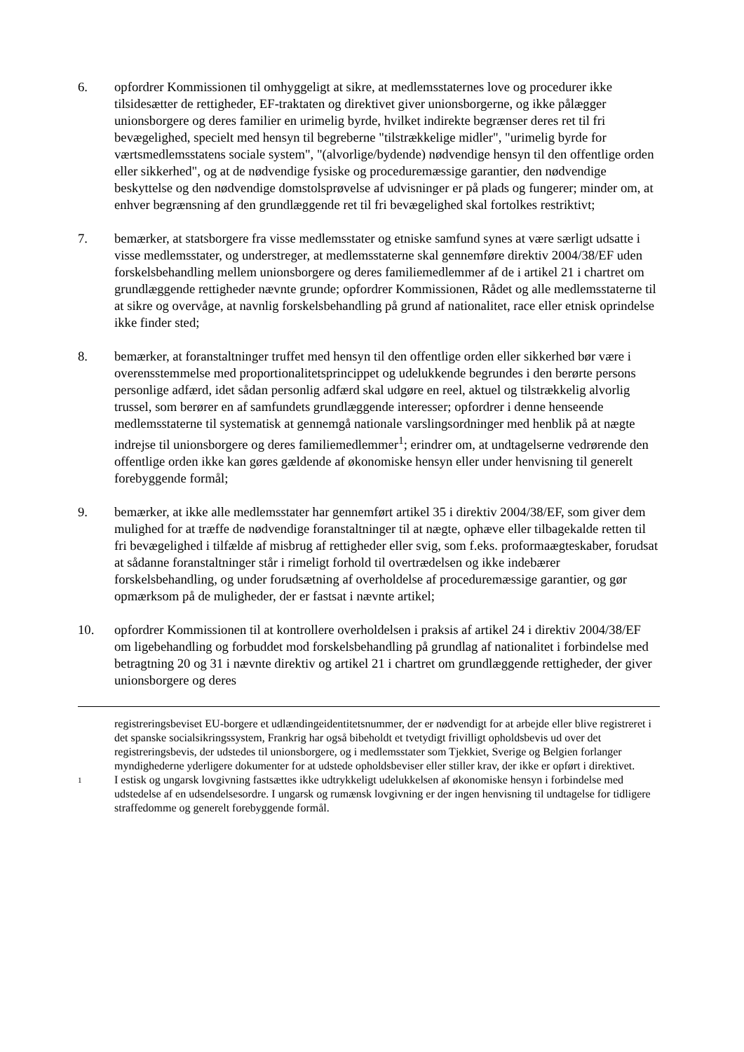6. opfordrer Kommissionen til omhyggeligt at sikre, at medlemsstaternes love og procedurer ikke tilsidesætter de rettigheder, EF-traktaten og direktivet giver unionsborgerne, og ikke pålægger unionsborgere og deres familier en urimelig byrde, hvilket indirekte begrænser deres ret til fri bevægelighed, specielt med hensyn til begreberne "tilstrækkelige midler", "urimelig byrde for værtsmedlemsstatens sociale system", "(alvorlige/bydende) nødvendige hensyn til den offentlige orden eller sikkerhed", og at de nødvendige fysiske og proceduremæssige garantier, den nødvendige beskyttelse og den nødvendige domstolsprøvelse af udvisninger er på plads og fungerer; minder om, at enhver begrænsning af den grundlæggende ret til fri bevægelighed skal fortolkes restriktivt;
7. bemærker, at statsborgere fra visse medlemsstater og etniske samfund synes at være særligt udsatte i visse medlemsstater, og understreger, at medlemsstaterne skal gennemføre direktiv 2004/38/EF uden forskelsbehandling mellem unionsborgere og deres familiemedlemmer af de i artikel 21 i chartret om grundlæggende rettigheder nævnte grunde; opfordrer Kommissionen, Rådet og alle medlemsstaterne til at sikre og overvåge, at navnlig forskelsbehandling på grund af nationalitet, race eller etnisk oprindelse ikke finder sted;
8. bemærker, at foranstaltninger truffet med hensyn til den offentlige orden eller sikkerhed bør være i overensstemmelse med proportionalitetsprincippet og udelukkende begrundes i den berørte persons personlige adfærd, idet sådan personlig adfærd skal udgøre en reel, aktuel og tilstrækkelig alvorlig trussel, som berører en af samfundets grundlæggende interesser; opfordrer i denne henseende medlemsstaterne til systematisk at gennemgå nationale varslingsordninger med henblik på at nægte indrejse til unionsborgere og deres familiemedlemmer<sup>1</sup>; erindrer om, at undtagelserne vedrørende den offentlige orden ikke kan gøres gældende af økonomiske hensyn eller under henvisning til generelt forebyggende formål;
9. bemærker, at ikke alle medlemsstater har gennemført artikel 35 i direktiv 2004/38/EF, som giver dem mulighed for at træffe de nødvendige foranstaltninger til at nægte, ophæve eller tilbagekalde retten til fri bevægelighed i tilfælde af misbrug af rettigheder eller svig, som f.eks. proformaægteskaber, forudsat at sådanne foranstaltninger står i rimeligt forhold til overtrædelsen og ikke indebærer forskelsbehandling, og under forudsætning af overholdelse af proceduremæssige garantier, og gør opmærksom på de muligheder, der er fastsat i nævnte artikel;
10. opfordrer Kommissionen til at kontrollere overholdelsen i praksis af artikel 24 i direktiv 2004/38/EF om ligebehandling og forbuddet mod forskelsbehandling på grundlag af nationalitet i forbindelse med betragtning 20 og 31 i nævnte direktiv og artikel 21 i chartret om grundlæggende rettigheder, der giver unionsborgere og deres
registreringsbeviset EU-borgere et udlændingeidentitetsnummer, der er nødvendigt for at arbejde eller blive registreret i det spanske socialsikringssystem, Frankrig har også bibeholdt et tvetydigt frivilligt opholdsbevis ud over det registreringsbevis, der udstedes til unionsborgere, og i medlemsstater som Tjekkiet, Sverige og Belgien forlanger myndighederne yderligere dokumenter for at udstede opholdsbeviser eller stiller krav, der ikke er opført i direktivet.
1
I estisk og ungarsk lovgivning fastsættes ikke udtrykkeligt udelukkelsen af økonomiske hensyn i forbindelse med udstedelse af en udsendelsesordre. I ungarsk og rumænsk lovgivning er der ingen henvisning til undtagelse for tidligere straffedomme og generelt forebyggende formål.